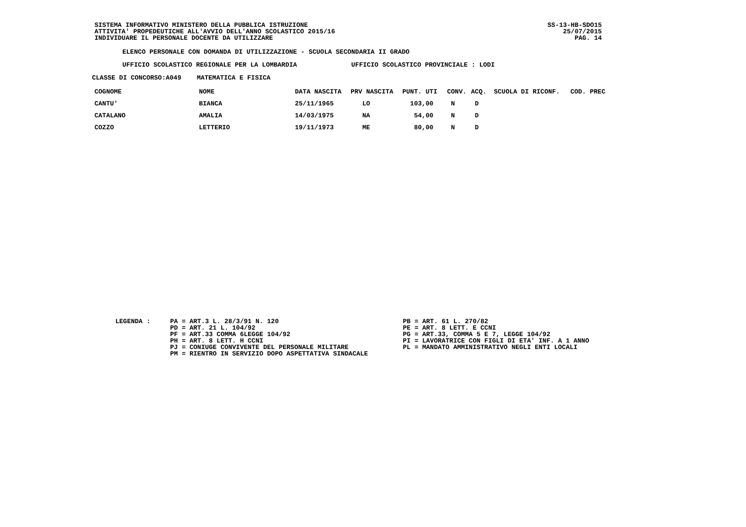SISTEMA INFORMATIVO MINISTERO DELLA PUBBLICA ISTRUZIONE
ATTIVITA' PROPEDEUTICHE ALL'AVVIO DELL'ANNO SCOLASTICO 2015/16
INDIVIDUARE IL PERSONALE DOCENTE DA UTILIZZARE
SS-13-HB-SDO15
25/07/2015
PAG. 14
ELENCO PERSONALE CON DOMANDA DI UTILIZZAZIONE - SCUOLA SECONDARIA II GRADO
UFFICIO SCOLASTICO REGIONALE PER LA LOMBARDIA UFFICIO SCOLASTICO PROVINCIALE : LODI
CLASSE DI CONCORSO:A049 MATEMATICA E FISICA
| COGNOME | NOME | DATA NASCITA | PRV NASCITA | PUNT. UTI | CONV. | ACQ. | SCUOLA DI RICONF. | COD. PREC |
| --- | --- | --- | --- | --- | --- | --- | --- | --- |
| CANTU' | BIANCA | 25/11/1965 | LO | 103,00 | N | D | | |
| CATALANO | AMALIA | 14/03/1975 | NA | 54,00 | N | D | | |
| COZZO | LETTERIO | 19/11/1973 | ME | 80,00 | N | D | | |
LEGENDA :
PA = ART.3 L. 28/3/91 N. 120 PD = ART. 21 L. 104/92 PF = ART.33 COMMA 6LEGGE 104/92 PH = ART. 8 LETT. H CCNI PJ = CONIUGE CONVIVENTE DEL PERSONALE MILITARE PM = RIENTRO IN SERVIZIO DOPO ASPETTATIVA SINDACALE
PB = ART. 61 L. 270/82 PE = ART. 8 LETT. E CCNI PG = ART.33, COMMA 5 E 7, LEGGE 104/92 PI = LAVORATRICE CON FIGLI DI ETA' INF. A 1 ANNO PL = MANDATO AMMINISTRATIVO NEGLI ENTI LOCALI